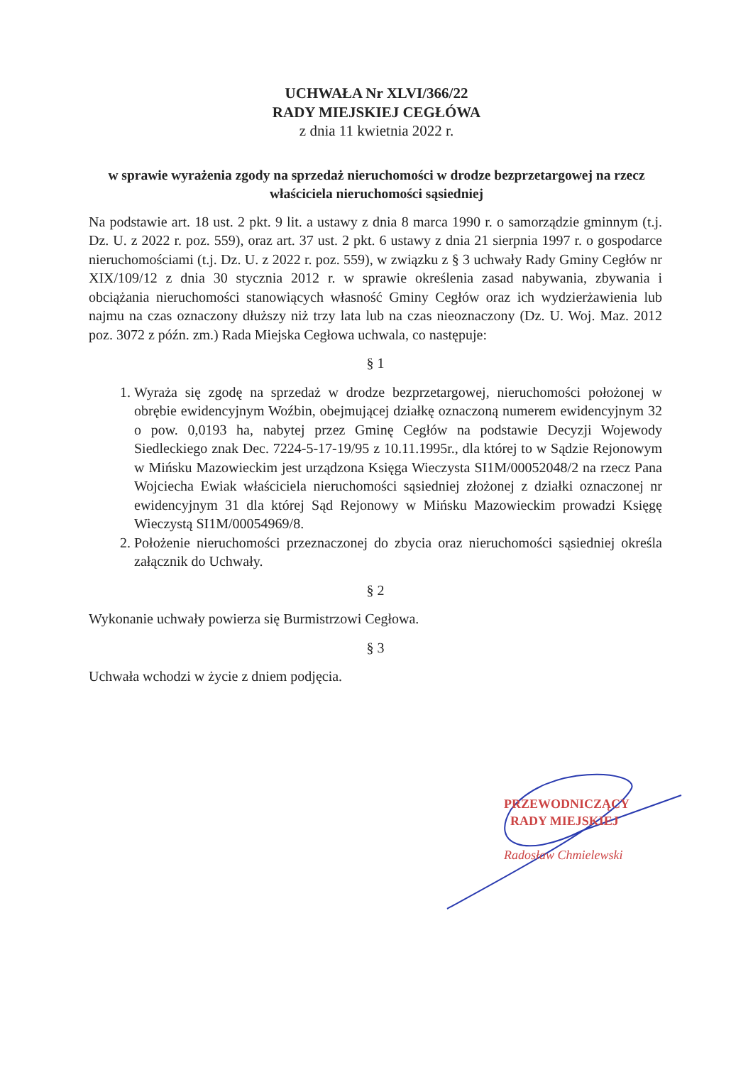UCHWAŁA Nr XLVI/366/22
RADY MIEJSKIEJ CEGŁÓWA
z dnia 11 kwietnia 2022 r.
w sprawie wyrażenia zgody na sprzedaż nieruchomości w drodze bezprzetargowej na rzecz właściciela nieruchomości sąsiedniej
Na podstawie art. 18 ust. 2 pkt. 9 lit. a ustawy z dnia 8 marca 1990 r. o samorządzie gminnym (t.j. Dz. U. z 2022 r. poz. 559), oraz art. 37 ust. 2 pkt. 6 ustawy z dnia 21 sierpnia 1997 r. o gospodarce nieruchomościami (t.j. Dz. U. z 2022 r. poz. 559), w związku z § 3 uchwały Rady Gminy Cegłów nr XIX/109/12 z dnia 30 stycznia 2012 r. w sprawie określenia zasad nabywania, zbywania i obciążania nieruchomości stanowiących własność Gminy Cegłów oraz ich wydzierżawienia lub najmu na czas oznaczony dłuższy niż trzy lata lub na czas nieoznaczony (Dz. U. Woj. Maz. 2012 poz. 3072 z późn. zm.) Rada Miejska Cegłowa uchwala, co następuje:
§ 1
1. Wyraża się zgodę na sprzedaż w drodze bezprzetargowej, nieruchomości położonej w obrębie ewidencyjnym Woźbin, obejmującej działkę oznaczoną numerem ewidencyjnym 32 o pow. 0,0193 ha, nabytej przez Gminę Cegłów na podstawie Decyzji Wojewody Siedleckiego znak Dec. 7224-5-17-19/95 z 10.11.1995r., dla której to w Sądzie Rejonowym w Mińsku Mazowieckim jest urządzona Księga Wieczysta SI1M/00052048/2 na rzecz Pana Wojciecha Ewiak właściciela nieruchomości sąsiedniej złożonej z działki oznaczonej nr ewidencyjnym 31 dla której Sąd Rejonowy w Mińsku Mazowieckim prowadzi Księgę Wieczystą SI1M/00054969/8.
2. Położenie nieruchomości przeznaczonej do zbycia oraz nieruchomości sąsiedniej określa załącznik do Uchwały.
§ 2
Wykonanie uchwały powierza się Burmistrzowi Cegłowa.
§ 3
Uchwała wchodzi w życie z dniem podjęcia.
PRZEWODNICZĄCY
RADY MIEJSKIEJ
Radosław Chmielewski